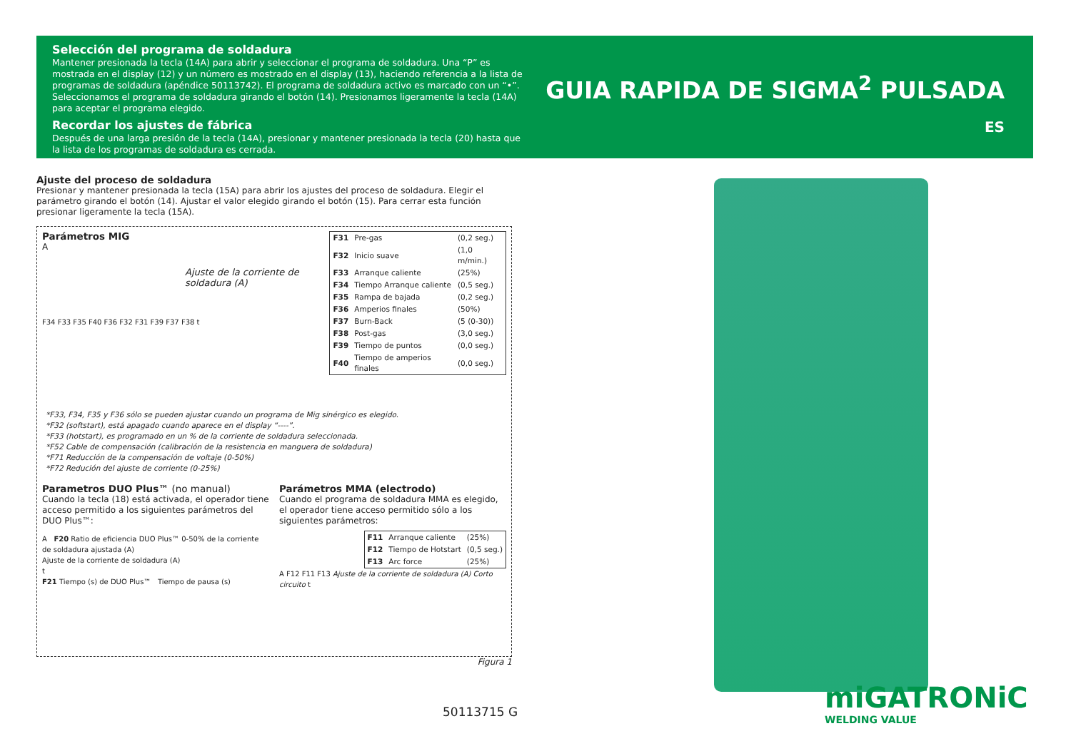Selección del programa de soldadura
Mantener presionada la tecla (14A) para abrir y seleccionar el programa de soldadura. Una “P” es mostrada en el display (12) y un número es mostrado en el display (13), haciendo referencia a la lista de programas de soldadura (apéndice 50113742). El programa de soldadura activo es marcado con un “•”. Seleccionamos el programa de soldadura girando el botón (14). Presionamos ligeramente la tecla (14A) para aceptar el programa elegido.
Recordar los ajustes de fábrica
Después de una larga presión de la tecla (14A), presionar y mantener presionada la tecla (20) hasta que la lista de los programas de soldadura es cerrada.
GUIA RAPIDA DE SIGMA<sup>2</sup> PULSADA
ES
Ajuste del proceso de soldadura
Presionar y mantener presionada la tecla (15A) para abrir los ajustes del proceso de soldadura. Elegir el parámetro girando el botón (14). Ajustar el valor elegido girando el botón (15). Para cerrar esta función presionar ligeramente la tecla (15A).
Parámetros MIG
A
Ajuste de la corriente de soldadura (A)
F34 F33 F35 F40 F36 F32 F31 F39 F37 F38 t
| F31 | Pre-gas | (0,2 seg.) |
| F32 | Inicio suave | (1,0 m/min.) |
| F33 | Arranque caliente | (25%) |
| F34 | Tiempo Arranque caliente | (0,5 seg.) |
| F35 | Rampa de bajada | (0,2 seg.) |
| F36 | Amperios finales | (50%) |
| F37 | Burn-Back | (5 (0-30)) |
| F38 | Post-gas | (3,0 seg.) |
| F39 | Tiempo de puntos | (0,0 seg.) |
| F40 | Tiempo de amperios finales | (0,0 seg.) |
*F33, F34, F35 y F36 sólo se pueden ajustar cuando un programa de Mig sinérgico es elegido.
*F32 (softstart), está apagado cuando aparece en el display “----”.
*F33 (hotstart), es programado en un % de la corriente de soldadura seleccionada.
*F52 Cable de compensación (calibración de la resistencia en manguera de soldadura)
*F71 Reducción de la compensación de voltaje (0-50%)
*F72 Redución del ajuste de corriente (0-25%)
Parametros DUO Plus™ (no manual)
Cuando la tecla (18) está activada, el operador tiene acceso permitido a los siguientes parámetros del DUO Plus™:
A F20 Ratio de eficiencia DUO Plus™ 0-50% de la corriente de soldadura ajustada (A)
Ajuste de la corriente de soldadura (A)
t
F21 Tiempo (s) de DUO Plus™ Tiempo de pausa (s)
Parámetros MMA (electrodo)
Cuando el programa de soldadura MMA es elegido, el operador tiene acceso permitido sólo a los siguientes parámetros:
| F11 | Arranque caliente | (25%) |
| F12 | Tiempo de Hotstart | (0,5 seg.) |
| F13 | Arc force | (25%) |
A F12 F11 F13 Ajuste de la corriente de soldadura (A) Corto circuito t
Figura 1
50113715 G miGATRONiC
WELDING VALUE